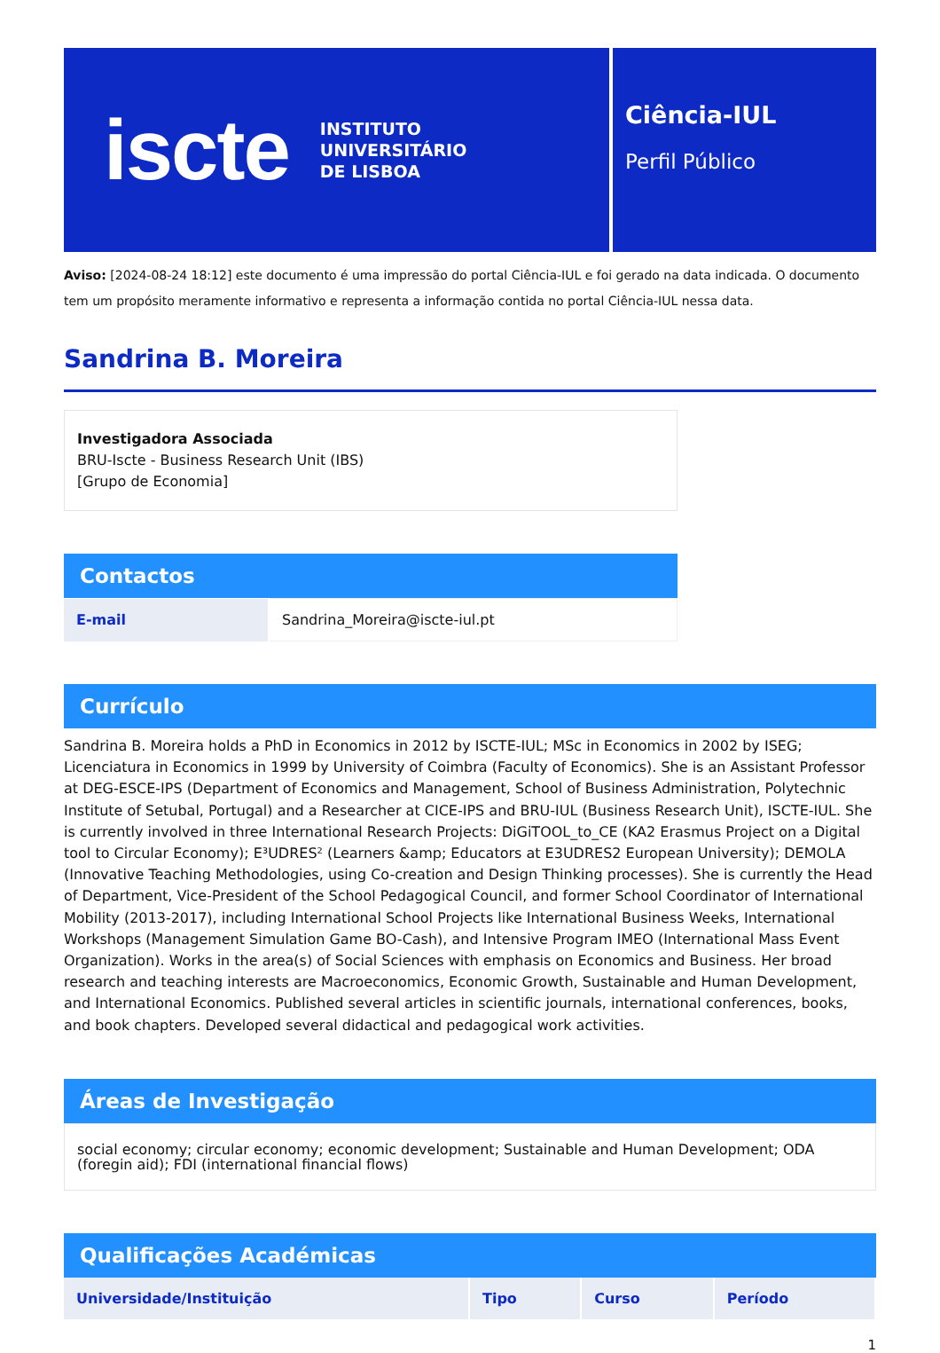iscte INSTITUTO
UNIVERSITÁRIO
DE LISBOA
Ciência-IUL
Perfil Público
Aviso: [2024-08-24 18:12] este documento é uma impressão do portal Ciência-IUL e foi gerado na data indicada. O documento tem um propósito meramente informativo e representa a informação contida no portal Ciência-IUL nessa data.
Sandrina B. Moreira
Investigadora Associada
BRU-Iscte - Business Research Unit (IBS)
[Grupo de Economia]
Contactos
| E-mail | Sandrina_Moreira@iscte-iul.pt |
Currículo
Sandrina B. Moreira holds a PhD in Economics in 2012 by ISCTE-IUL; MSc in Economics in 2002 by ISEG; Licenciatura in Economics in 1999 by University of Coimbra (Faculty of Economics). She is an Assistant Professor at DEG-ESCE-IPS (Department of Economics and Management, School of Business Administration, Polytechnic Institute of Setubal, Portugal) and a Researcher at CICE-IPS and BRU-IUL (Business Research Unit), ISCTE-IUL. She is currently involved in three International Research Projects: DiGiTOOL_to_CE (KA2 Erasmus Project on a Digital tool to Circular Economy); E³UDRES² (Learners &amp; Educators at E3UDRES2 European University); DEMOLA (Innovative Teaching Methodologies, using Co-creation and Design Thinking processes). She is currently the Head of Department, Vice-President of the School Pedagogical Council, and former School Coordinator of International Mobility (2013-2017), including International School Projects like International Business Weeks, International Workshops (Management Simulation Game BO-Cash), and Intensive Program IMEO (International Mass Event Organization). Works in the area(s) of Social Sciences with emphasis on Economics and Business. Her broad research and teaching interests are Macroeconomics, Economic Growth, Sustainable and Human Development, and International Economics. Published several articles in scientific journals, international conferences, books, and book chapters. Developed several didactical and pedagogical work activities.
Áreas de Investigação
social economy; circular economy; economic development; Sustainable and Human Development; ODA (foregin aid); FDI (international financial flows)
Qualificações Académicas
| Universidade/Instituição | Tipo | Curso | Período |
| --- | --- | --- | --- |
1